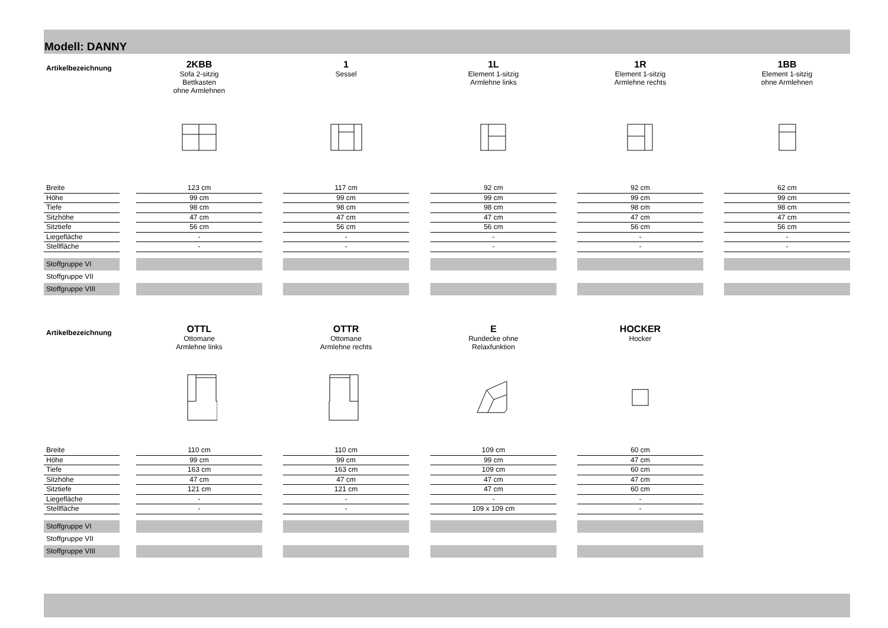Modell: DANNY
| Artikelbezeichnung | | 2KBB Sofa 2-sitzig Bettkasten ohne Armlehnen | | 1 Sessel | | 1L Element 1-sitzig Armlehne links | | 1R Element 1-sitzig Armlehne rechts | | 1BB Element 1-sitzig ohne Armlehnen |
| Breite | | 123 cm | | 117 cm | | 92 cm | | 92 cm | | 62 cm |
| Höhe | | 99 cm | | 99 cm | | 99 cm | | 99 cm | | 99 cm |
| Tiefe | | 98 cm | | 98 cm | | 98 cm | | 98 cm | | 98 cm |
| Sitzhöhe | | 47 cm | | 47 cm | | 47 cm | | 47 cm | | 47 cm |
| Sitztiefe | | 56 cm | | 56 cm | | 56 cm | | 56 cm | | 56 cm |
| Liegefläche | | - | | - | | - | | - | | - |
| Stellfläche | | - | | - | | - | | - | | - |
| Stoffgruppe VI | | | | | | | | | | |
| Stoffgruppe VII | | | | | | | | | | |
| Stoffgruppe VIII | | | | | | | | | | |
| Artikelbezeichnung | | OTTL Ottomane Armlehne links | | OTTR Ottomane Armlehne rechts | | E Rundecke ohne Relaxfunktion | | HOCKER Hocker | | |
| Breite | | 110 cm | | 110 cm | | 109 cm | | 60 cm | | |
| Höhe | | 99 cm | | 99 cm | | 99 cm | | 47 cm | | |
| Tiefe | | 163 cm | | 163 cm | | 109 cm | | 60 cm | | |
| Sitzhöhe | | 47 cm | | 47 cm | | 47 cm | | 47 cm | | |
| Sitztiefe | | 121 cm | | 121 cm | | 47 cm | | 60 cm | | |
| Liegefläche | | - | | - | | - | | - | | |
| Stellfläche | | - | | - | | 109 x 109 cm | | - | | |
| Stoffgruppe VI | | | | | | | | | | |
| Stoffgruppe VII | | | | | | | | | | |
| Stoffgruppe VIII | | | | | | | | | | |